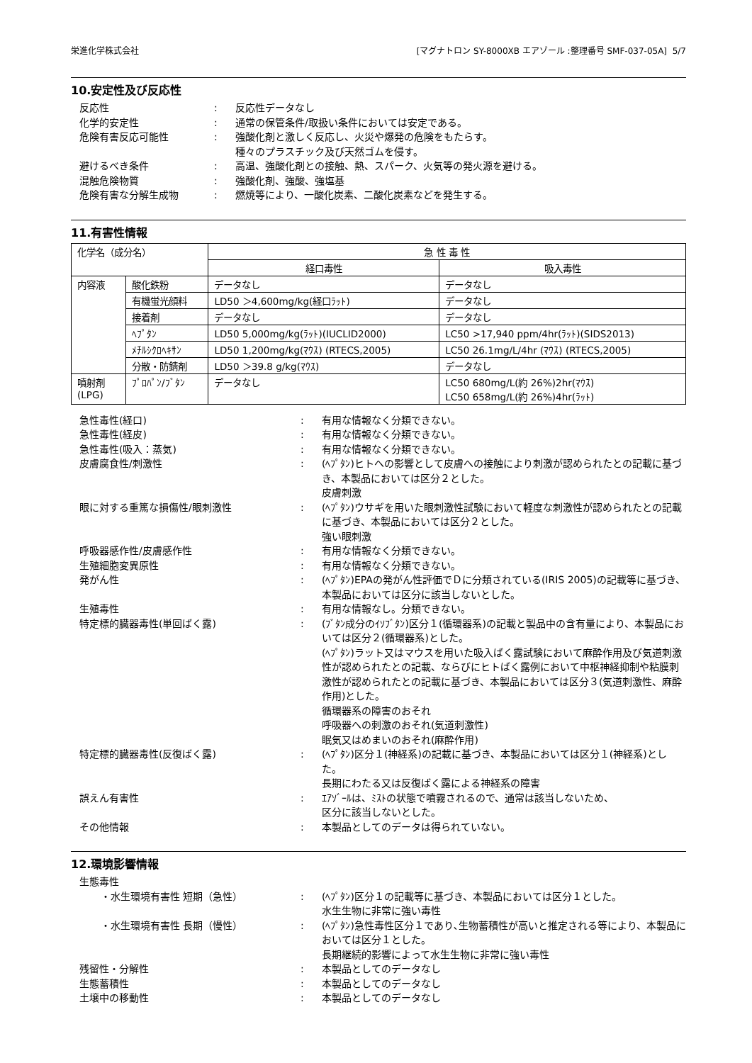栄進化学株式会社 [マグナトロン SY-8000XB エアゾール :整理番号 SMF-037-05A] 5/7
10.安定性及び反応性
反応性 : 反応性データなし
化学的安定性 : 通常の保管条件/取扱い条件においては安定である。
危険有害反応可能性 : 強酸化剤と激しく反応し、火災や爆発の危険をもたらす。
種々のプラスチック及び天然ゴムを侵す。
避けるべき条件 : 高温、強酸化剤との接触、熱、スパーク、火気等の発火源を避ける。
混触危険物質 : 強酸化剤、強酸、強塩基
危険有害な分解生成物 : 燃焼等により、一酸化炭素、二酸化炭素などを発生する。
11.有害性情報
| 化学名（成分名） | | 急 性 毒 性 | |
| --- | --- | --- | --- |
| | | 経口毒性 | 吸入毒性 |
| 内容液 | 酸化鉄粉 | データなし | データなし |
| | 有機蛍光顔料 | LD50 ＞4,600mg/kg(経口ﾗｯﾄ) | データなし |
| | 接着剤 | データなし | データなし |
| | ﾍﾌﾟﾀﾝ | LD50 5,000mg/kg(ﾗｯﾄ)(IUCLID2000) | LC50 >17,940 ppm/4hr(ﾗｯﾄ)(SIDS2013) |
| | ﾒﾁﾙｼｸﾛﾍｷｻﾝ | LD50 1,200mg/kg(ﾏｳｽ) (RTECS,2005) | LC50 26.1mg/L/4hr (ﾏｳｽ) (RTECS,2005) |
| | 分散・防錆剤 | LD50 ＞39.8 g/kg(ﾏｳｽ) | データなし |
| 噴射剤 (LPG) | ﾌﾟﾛﾊﾟﾝ/ﾌﾞﾀﾝ | データなし | LC50 680mg/L(約 26%)2hr(ﾏｳｽ) LC50 658mg/L(約 26%)4hr(ﾗｯﾄ) |
急性毒性(経口) : 有用な情報なく分類できない。
急性毒性(経皮) : 有用な情報なく分類できない。
急性毒性(吸入：蒸気) : 有用な情報なく分類できない。
皮膚腐食性/刺激性 : (ﾍﾌﾟﾀﾝ)ヒトへの影響として皮膚への接触により刺激が認められたとの記載に基づき、本製品においては区分２とした。
皮膚刺激
眼に対する重篤な損傷性/眼刺激性 : (ﾍﾌﾟﾀﾝ)ウサギを用いた眼刺激性試験において軽度な刺激性が認められたとの記載に基づき、本製品においては区分２とした。
強い眼刺激
呼吸器感作性/皮膚感作性 : 有用な情報なく分類できない。
生殖細胞変異原性 : 有用な情報なく分類できない。
発がん性 : (ﾍﾌﾟﾀﾝ)EPAの発がん性評価でＤに分類されている(IRIS 2005)の記載等に基づき、本製品においては区分に該当しないとした。
生殖毒性 : 有用な情報なし。分類できない。
特定標的臓器毒性(単回ばく露) : (ﾌﾞﾀﾝ成分のｲｿﾌﾞﾀﾝ)区分１(循環器系)の記載と製品中の含有量により、本製品においては区分２(循環器系)とした。
(ﾍﾌﾟﾀﾝ)ラット又はマウスを用いた吸入ばく露試験において麻酔作用及び気道刺激性が認められたとの記載、ならびにヒトばく露例において中枢神経抑制や粘膜刺激性が認められたとの記載に基づき、本製品においては区分３(気道刺激性、麻酔作用)とした。
循環器系の障害のおそれ
呼吸器への刺激のおそれ(気道刺激性)
眠気又はめまいのおそれ(麻酔作用)
特定標的臓器毒性(反復ばく露) : (ﾍﾌﾟﾀﾝ)区分１(神経系)の記載に基づき、本製品においては区分１(神経系)とした。
長期にわたる又は反復ばく露による神経系の障害
誤えん有害性 : ｴｱｿﾞｰﾙは、ﾐｽﾄの状態で噴霧されるので、通常は該当しないため、
区分に該当しないとした。
その他情報 : 本製品としてのデータは得られていない。
12.環境影響情報
生態毒性
・水生環境有害性 短期（急性） : (ﾍﾌﾟﾀﾝ)区分１の記載等に基づき、本製品においては区分１とした。
水生生物に非常に強い毒性
・水生環境有害性 長期（慢性） : (ﾍﾌﾟﾀﾝ)急性毒性区分１であり､生物蓄積性が高いと推定される等により、本製品においては区分１とした。
長期継続的影響によって水生生物に非常に強い毒性
残留性・分解性 : 本製品としてのデータなし
生態蓄積性 : 本製品としてのデータなし
土壌中の移動性 : 本製品としてのデータなし